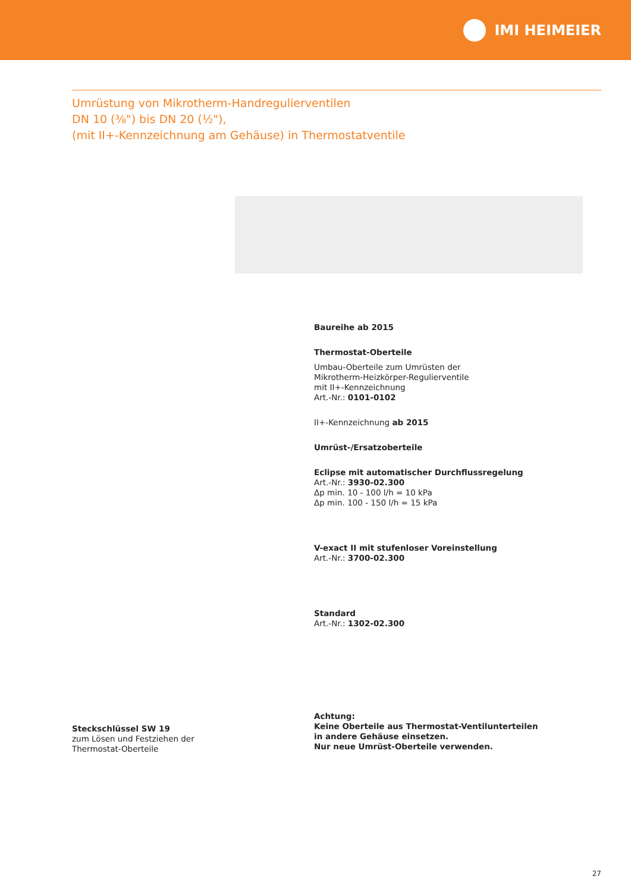IMI HEIMEIER
Umrüstung von Mikrotherm-Handregulierventilen
DN 10 (⅜") bis DN 20 (½"),
(mit II+-Kennzeichnung am Gehäuse) in Thermostatventile
Baureihe ab 2015
Thermostat-Oberteile
Umbau-Oberteile zum Umrüsten der
Mikrotherm-Heizkörper-Regulierventile
mit II+-Kennzeichnung
Art.-Nr.: 0101-0102
II+-Kennzeichnung ab 2015
Umrüst-/Ersatzoberteile
Eclipse mit automatischer Durchflussregelung
Art.-Nr.: 3930-02.300
Δp min. 10 - 100 l/h = 10 kPa
Δp min. 100 - 150 l/h = 15 kPa
V-exact II mit stufenloser Voreinstellung
Art.-Nr.: 3700-02.300
Standard
Art.-Nr.: 1302-02.300
Achtung:
Keine Oberteile aus Thermostat-Ventilunterteilen
in andere Gehäuse einsetzen.
Nur neue Umrüst-Oberteile verwenden.
Steckschlüssel SW 19
zum Lösen und Festziehen der
Thermostat-Oberteile
27